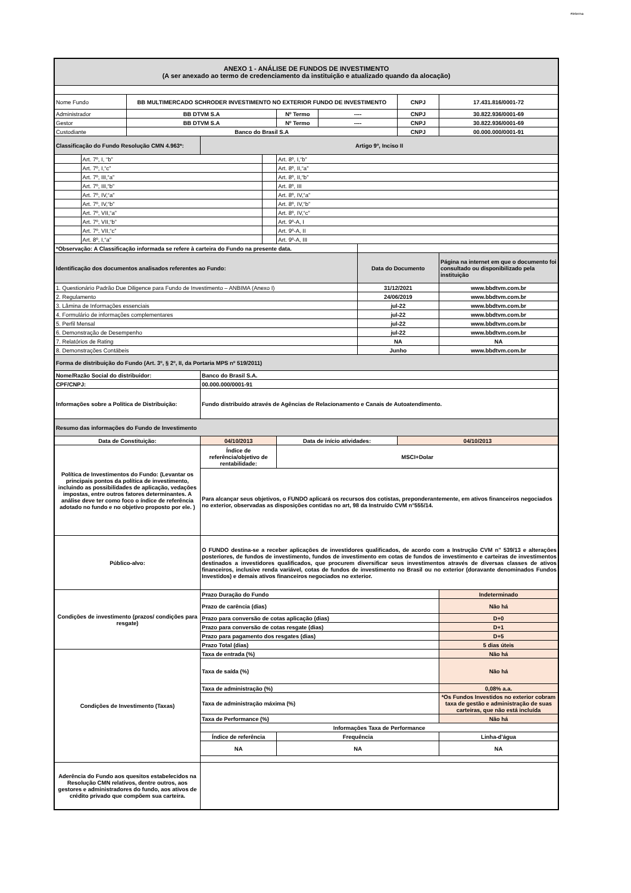#interna
| ANEXO 1 - ANÁLISE DE FUNDOS DE INVESTIMENTO (A ser anexado ao termo de credenciamento da instituição e atualizado quando da alocação) | | | | | | | | | |
| Nome Fundo | | BB MULTIMERCADO SCHRODER INVESTIMENTO NO EXTERIOR FUNDO DE INVESTIMENTO | | | | | | CNPJ | 17.431.816/0001-72 |
| Administrador | | BB DTVM S.A | | | Nº Termo | ---- | | CNPJ | 30.822.936/0001-69 |
| Gestor | | BB DTVM S.A | | | Nº Termo | ---- | | CNPJ | 30.822.936/0001-69 |
| Custodiante | | Banco do Brasil S.A | | | | | | CNPJ | 00.000.000/0001-91 |
| Classificação do Fundo Resolução CMN 4.963*: | | | Artigo 9º, Inciso II | | | | | | |
| | Art. 7º, I, “b” | | | | Art. 8º, I,“b” | | | | |
| | Art. 7º, I,“c” | | | | Art. 8º, II,“a” | | | | |
| | Art. 7º, III,“a” | | | | Art. 8º, II,“b” | | | | |
| | Art. 7º, III,“b” | | | | Art. 8º, III | | | | |
| | Art. 7º, IV,“a” | | | | Art. 8º, IV,“a” | | | | |
| | Art. 7º, IV,“b” | | | | Art. 8º, IV,“b” | | | | |
| | Art. 7º, VII,“a” | | | | Art. 8º, IV,“c” | | | | |
| | Art. 7º, VII,“b” | | | | Art. 9º-A, I | | | | |
| | Art. 7º, VII,“c” | | | | Art. 9º-A, II | | | | |
| | Art. 8º, I,“a” | | | | Art. 9º-A, III | | | | |
| *Observação: A Classificação informada se refere à carteira do Fundo na presente data. | | | | | | | | | |
| Identificação dos documentos analisados referentes ao Fundo: | | | | | | | Data do Documento | | Página na internet em que o documento foi consultado ou disponibilizado pela instituição |
| 1. Questionário Padrão Due Diligence para Fundo de Investimento – ANBIMA (Anexo I) | | | | | | | 31/12/2021 | | www.bbdtvm.com.br |
| 2. Regulamento | | | | | | | 24/06/2019 | | www.bbdtvm.com.br |
| 3. Lâmina de Informações essenciais | | | | | | | jul-22 | | www.bbdtvm.com.br |
| 4. Formulário de informações complementares | | | | | | | jul-22 | | www.bbdtvm.com.br |
| 5. Perfil Mensal | | | | | | | jul-22 | | www.bbdtvm.com.br |
| 6. Demonstração de Desempenho | | | | | | | jul-22 | | www.bbdtvm.com.br |
| 7. Relatórios de Rating | | | | | | | NA | | NA |
| 8. Demonstrações Contábeis | | | | | | | Junho | | www.bbdtvm.com.br |
| Forma de distribuição do Fundo (Art. 3º, § 2º, II, da Portaria MPS nº 519/2011) | | | | | | | | | |
| Nome/Razão Social do distribuidor: | | | Banco do Brasil S.A. | | | | | | |
| CPF/CNPJ: | | | 00.000.000/0001-91 | | | | | | |
| Informações sobre a Política de Distribuição: | | | Fundo distribuído através de Agências de Relacionamento e Canais de Autoatendimento. | | | | | | |
| Resumo das informações do Fundo de Investimento | | | | | | | | | |
| Data de Constituição: | | | 04/10/2013 | | Data de início atividades: | | | 04/10/2013 | |
| Política de Investimentos do Fundo: (Levantar os principais pontos da política de investimento, incluindo as possibilidades de aplicação, vedações impostas, entre outros fatores determinantes. A análise deve ter como foco o índice de referência adotado no fundo e no objetivo proposto por ele. ) | | | Índice de referência/objetivo de rentabilidade: | | MSCI+Dolar | | | | |
| | | | Para alcançar seus objetivos, o FUNDO aplicará os recursos dos cotistas, preponderantemente, em ativos financeiros negociados no exterior, observadas as disposições contidas no art, 98 da Instruído CVM n°555/14. | | | | | | |
| Público-alvo: | | | O FUNDO destina-se a receber aplicações de investidores qualificados, de acordo com a Instrução CVM n" 539/13 e alterações posteriores, de fundos de investimento, fundos de investimento em cotas de fundos de investimento e carteiras de investimentos destinados a investidores qualificados, que procurem diversificar seus investimentos através de diversas classes de ativos financeiros, inclusive renda variável, cotas de fundos de investimento no Brasil ou no exterior (doravante denominados Fundos Investidos) e demais ativos financeiros negociados no exterior. | | | | | | |
| Condições de investimento (prazos/ condições para resgate) | | | Prazo Duração do Fundo | | | | | | Indeterminado |
| | | | Prazo de carência (dias) | | | | | | Não há |
| | | | Prazo para conversão de cotas aplicação (dias) | | | | | | D+0 |
| | | | Prazo para conversão de cotas resgate (dias) | | | | | | D+1 |
| | | | Prazo para pagamento dos resgates (dias) | | | | | | D+5 |
| | | | Prazo Total (dias) | | | | | | 5 dias úteis |
| Condições de Investimento (Taxas) | | | Taxa de entrada (%) | | | | | | Não há |
| | | | Taxa de saída (%) | | | | | | Não há |
| | | | Taxa de administração (%) | | | | | | 0,08% a.a. |
| | | | Taxa de administração máxima (%) | | | | | | *Os Fundos Investidos no exterior cobram taxa de gestão e administração de suas carteiras, que não está incluída |
| | | | Taxa de Performance (%) | | | | | | Não há |
| | | | Informações Taxa de Performance | | | | | | |
| | | | Índice de referência | | Frequência | | | | Linha-d'água |
| | | | NA | | NA | | | | NA |
| Aderência do Fundo aos quesitos estabelecidos na Resolução CMN relativos, dentre outros, aos gestores e administradores do fundo, aos ativos de crédito privado que compõem sua carteira. | | | | | | | | | |